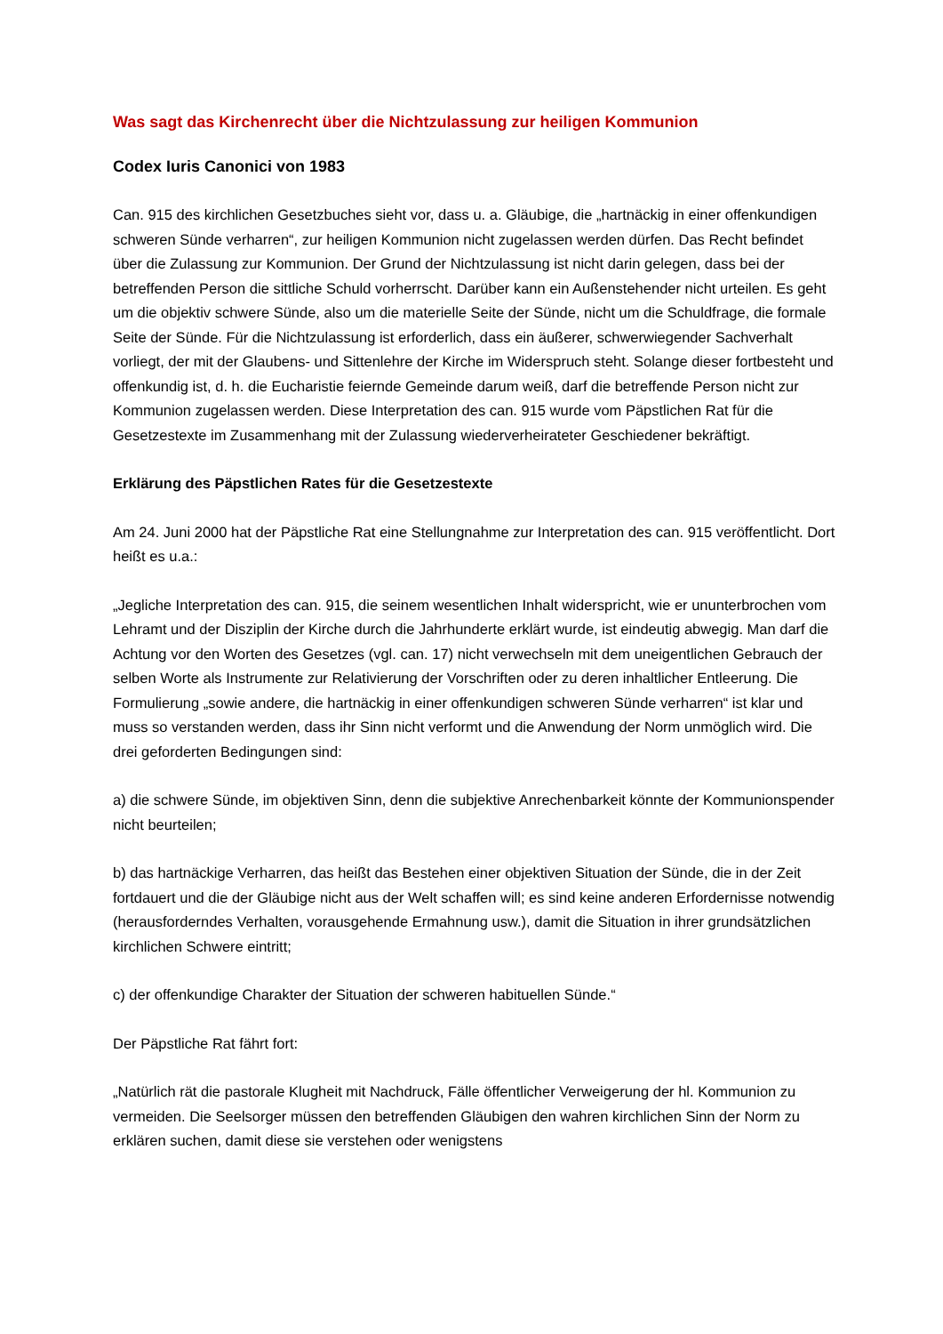Was sagt das Kirchenrecht über die Nichtzulassung zur heiligen Kommunion
Codex Iuris Canonici von 1983
Can. 915 des kirchlichen Gesetzbuches sieht vor, dass u. a. Gläubige, die „hartnäckig in einer offenkundigen schweren Sünde verharren“, zur heiligen Kommunion nicht zugelassen werden dürfen. Das Recht befindet über die Zulassung zur Kommunion. Der Grund der Nichtzulassung ist nicht darin gelegen, dass bei der betreffenden Person die sittliche Schuld vorherrscht. Darüber kann ein Außenstehender nicht urteilen. Es geht um die objektiv schwere Sünde, also um die materielle Seite der Sünde, nicht um die Schuldfrage, die formale Seite der Sünde. Für die Nichtzulassung ist erforderlich, dass ein äußerer, schwerwiegender Sachverhalt vorliegt, der mit der Glaubens- und Sittenlehre der Kirche im Widerspruch steht. Solange dieser fortbesteht und offenkundig ist, d. h. die Eucharistie feiernde Gemeinde darum weiß, darf die betreffende Person nicht zur Kommunion zugelassen werden. Diese Interpretation des can. 915 wurde vom Päpstlichen Rat für die Gesetzestexte im Zusammenhang mit der Zulassung wiederverheirateter Geschiedener bekräftigt.
Erklärung des Päpstlichen Rates für die Gesetzestexte
Am 24. Juni 2000 hat der Päpstliche Rat eine Stellungnahme zur Interpretation des can. 915 veröffentlicht. Dort heißt es u.a.:
„Jegliche Interpretation des can. 915, die seinem wesentlichen Inhalt widerspricht, wie er ununterbrochen vom Lehramt und der Disziplin der Kirche durch die Jahrhunderte erklärt wurde, ist eindeutig abwegig. Man darf die Achtung vor den Worten des Gesetzes (vgl. can. 17) nicht verwechseln mit dem uneigentlichen Gebrauch der selben Worte als Instrumente zur Relativierung der Vorschriften oder zu deren inhaltlicher Entleerung. Die Formulierung „sowie andere, die hartnäckig in einer offenkundigen schweren Sünde verharren“ ist klar und muss so verstanden werden, dass ihr Sinn nicht verformt und die Anwendung der Norm unmöglich wird. Die drei geforderten Bedingungen sind:
a) die schwere Sünde, im objektiven Sinn, denn die subjektive Anrechenbarkeit könnte der Kommunionspender nicht beurteilen;
b) das hartnäckige Verharren, das heißt das Bestehen einer objektiven Situation der Sünde, die in der Zeit fortdauert und die der Gläubige nicht aus der Welt schaffen will; es sind keine anderen Erfordernisse notwendig (herausforderndes Verhalten, vorausgehende Ermahnung usw.), damit die Situation in ihrer grundsätzlichen kirchlichen Schwere eintritt;
c) der offenkundige Charakter der Situation der schweren habituellen Sünde.“
Der Päpstliche Rat fährt fort:
„Natürlich rät die pastorale Klugheit mit Nachdruck, Fälle öffentlicher Verweigerung der hl. Kommunion zu vermeiden. Die Seelsorger müssen den betreffenden Gläubigen den wahren kirchlichen Sinn der Norm zu erklären suchen, damit diese sie verstehen oder wenigstens